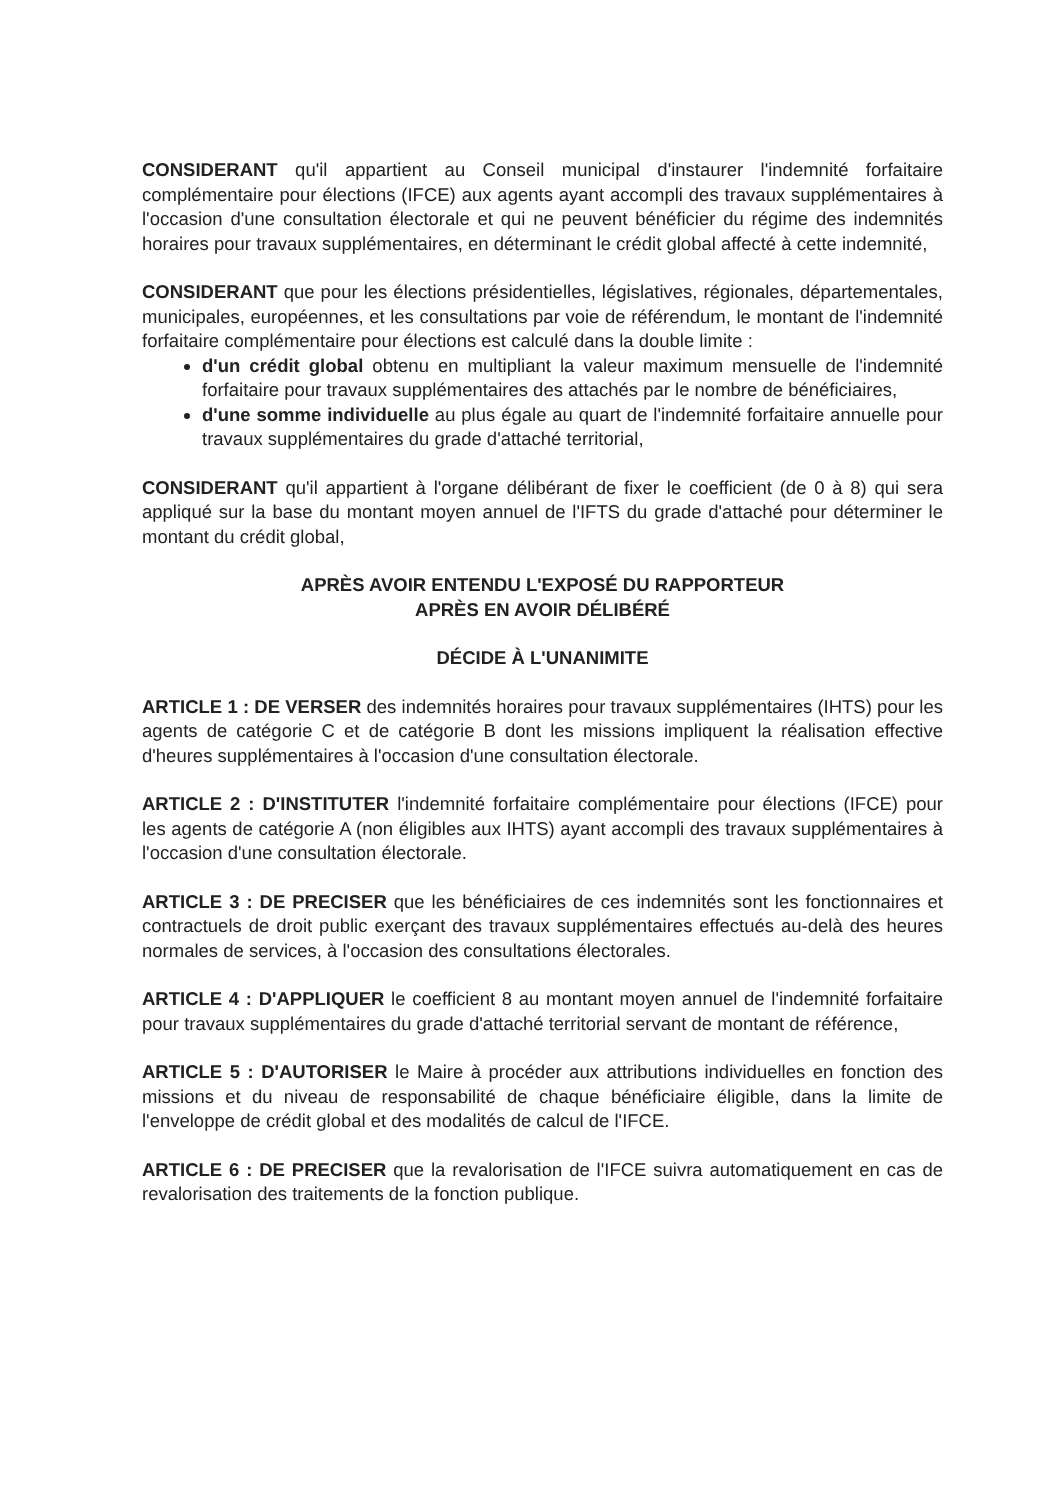CONSIDERANT qu'il appartient au Conseil municipal d'instaurer l'indemnité forfaitaire complémentaire pour élections (IFCE) aux agents ayant accompli des travaux supplémentaires à l'occasion d'une consultation électorale et qui ne peuvent bénéficier du régime des indemnités horaires pour travaux supplémentaires, en déterminant le crédit global affecté à cette indemnité,
CONSIDERANT que pour les élections présidentielles, législatives, régionales, départementales, municipales, européennes, et les consultations par voie de référendum, le montant de l'indemnité forfaitaire complémentaire pour élections est calculé dans la double limite :
d'un crédit global obtenu en multipliant la valeur maximum mensuelle de l'indemnité forfaitaire pour travaux supplémentaires des attachés par le nombre de bénéficiaires,
d'une somme individuelle au plus égale au quart de l'indemnité forfaitaire annuelle pour travaux supplémentaires du grade d'attaché territorial,
CONSIDERANT qu'il appartient à l'organe délibérant de fixer le coefficient (de 0 à 8) qui sera appliqué sur la base du montant moyen annuel de l'IFTS du grade d'attaché pour déterminer le montant du crédit global,
APRÈS AVOIR ENTENDU L'EXPOSÉ DU RAPPORTEUR
APRÈS EN AVOIR DÉLIBÉRÉ
DÉCIDE À L'UNANIMITE
ARTICLE 1 : DE VERSER des indemnités horaires pour travaux supplémentaires (IHTS) pour les agents de catégorie C et de catégorie B dont les missions impliquent la réalisation effective d'heures supplémentaires à l'occasion d'une consultation électorale.
ARTICLE 2 : D'INSTITUTER l'indemnité forfaitaire complémentaire pour élections (IFCE) pour les agents de catégorie A (non éligibles aux IHTS) ayant accompli des travaux supplémentaires à l'occasion d'une consultation électorale.
ARTICLE 3 : DE PRECISER que les bénéficiaires de ces indemnités sont les fonctionnaires et contractuels de droit public exerçant des travaux supplémentaires effectués au-delà des heures normales de services, à l'occasion des consultations électorales.
ARTICLE 4 : D'APPLIQUER le coefficient 8 au montant moyen annuel de l'indemnité forfaitaire pour travaux supplémentaires du grade d'attaché territorial servant de montant de référence,
ARTICLE 5 : D'AUTORISER le Maire à procéder aux attributions individuelles en fonction des missions et du niveau de responsabilité de chaque bénéficiaire éligible, dans la limite de l'enveloppe de crédit global et des modalités de calcul de l'IFCE.
ARTICLE 6 : DE PRECISER que la revalorisation de l'IFCE suivra automatiquement en cas de revalorisation des traitements de la fonction publique.